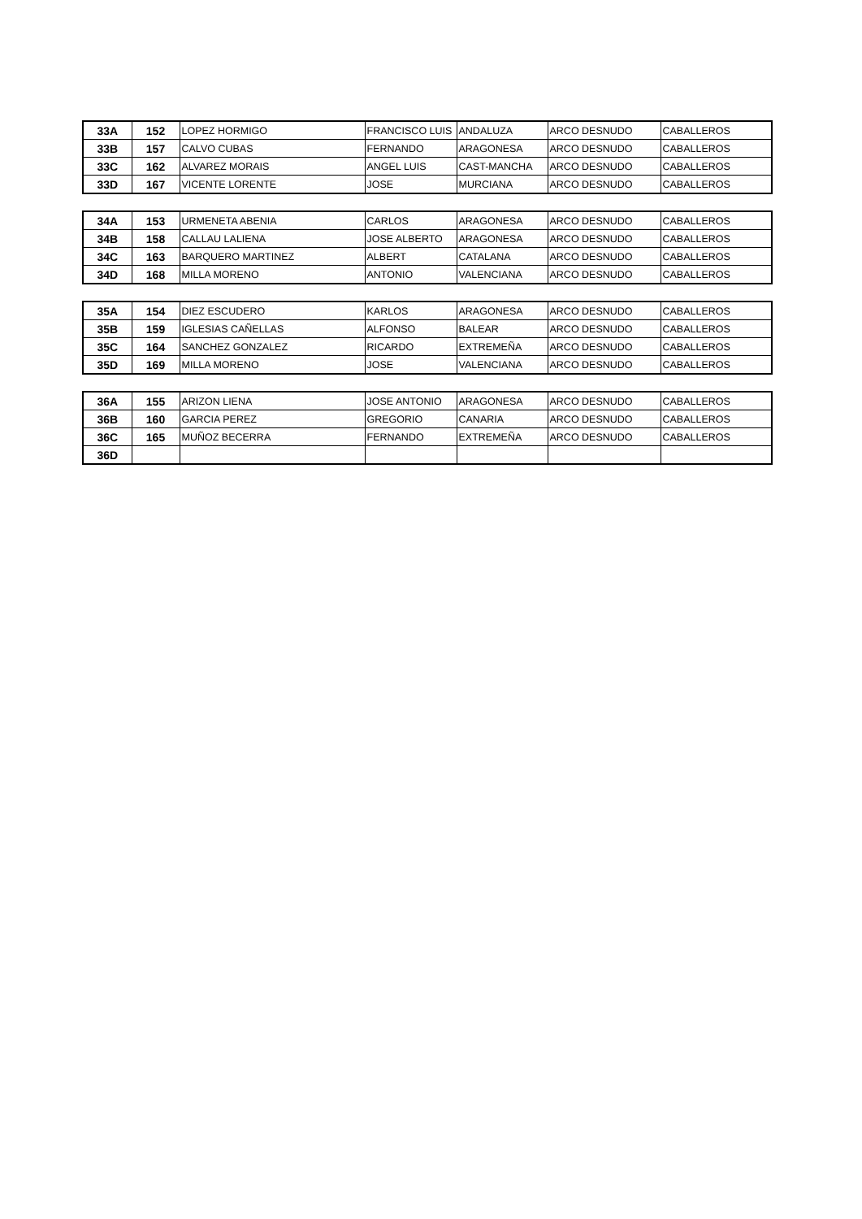| 33A | 152 | LOPEZ HORMIGO | FRANCISCO LUIS | ANDALUZA | ARCO DESNUDO | CABALLEROS |
| 33B | 157 | CALVO CUBAS | FERNANDO | ARAGONESA | ARCO DESNUDO | CABALLEROS |
| 33C | 162 | ALVAREZ MORAIS | ANGEL LUIS | CAST-MANCHA | ARCO DESNUDO | CABALLEROS |
| 33D | 167 | VICENTE LORENTE | JOSE | MURCIANA | ARCO DESNUDO | CABALLEROS |
| 34A | 153 | URMENETA ABENIA | CARLOS | ARAGONESA | ARCO DESNUDO | CABALLEROS |
| 34B | 158 | CALLAU LALIENA | JOSE ALBERTO | ARAGONESA | ARCO DESNUDO | CABALLEROS |
| 34C | 163 | BARQUERO MARTINEZ | ALBERT | CATALANA | ARCO DESNUDO | CABALLEROS |
| 34D | 168 | MILLA MORENO | ANTONIO | VALENCIANA | ARCO DESNUDO | CABALLEROS |
| 35A | 154 | DIEZ ESCUDERO | KARLOS | ARAGONESA | ARCO DESNUDO | CABALLEROS |
| 35B | 159 | IGLESIAS CAÑELLAS | ALFONSO | BALEAR | ARCO DESNUDO | CABALLEROS |
| 35C | 164 | SANCHEZ GONZALEZ | RICARDO | EXTREMEÑA | ARCO DESNUDO | CABALLEROS |
| 35D | 169 | MILLA MORENO | JOSE | VALENCIANA | ARCO DESNUDO | CABALLEROS |
| 36A | 155 | ARIZON LIENA | JOSE ANTONIO | ARAGONESA | ARCO DESNUDO | CABALLEROS |
| 36B | 160 | GARCIA PEREZ | GREGORIO | CANARIA | ARCO DESNUDO | CABALLEROS |
| 36C | 165 | MUÑOZ BECERRA | FERNANDO | EXTREMEÑA | ARCO DESNUDO | CABALLEROS |
| 36D | | | | | | |